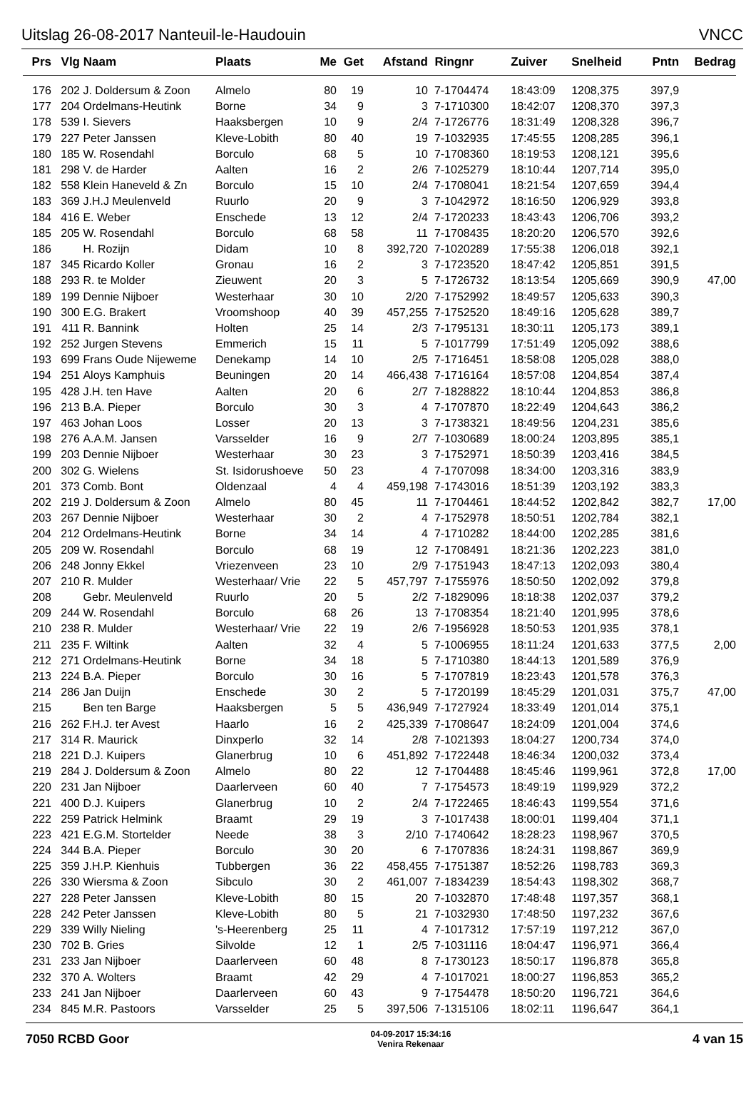Uitslag 26-08-2017 Nanteuil-le-Haudouin VNCC
| Prs | Vlg | Naam | Plaats | Me | Get | Afstand | Ringnr | Zuiver | Snelheid | Pntn | Bedrag |
| --- | --- | --- | --- | --- | --- | --- | --- | --- | --- | --- | --- |
| 176 | 202 | J. Doldersum & Zoon | Almelo | 80 | 19 | 10 | 7-1704474 | 18:43:09 | 1208,375 | 397,9 | |
| 177 | 204 | Ordelmans-Heutink | Borne | 34 | 9 | 3 | 7-1710300 | 18:42:07 | 1208,370 | 397,3 | |
| 178 | 539 | I. Sievers | Haaksbergen | 10 | 9 | 2/4 | 7-1726776 | 18:31:49 | 1208,328 | 396,7 | |
| 179 | 227 | Peter Janssen | Kleve-Lobith | 80 | 40 | 19 | 7-1032935 | 17:45:55 | 1208,285 | 396,1 | |
| 180 | 185 | W. Rosendahl | Borculo | 68 | 5 | 10 | 7-1708360 | 18:19:53 | 1208,121 | 395,6 | |
| 181 | 298 | V. de Harder | Aalten | 16 | 2 | 2/6 | 7-1025279 | 18:10:44 | 1207,714 | 395,0 | |
| 182 | 558 | Klein Haneveld & Zn | Borculo | 15 | 10 | 2/4 | 7-1708041 | 18:21:54 | 1207,659 | 394,4 | |
| 183 | 369 | J.H.J Meulenveld | Ruurlo | 20 | 9 | 3 | 7-1042972 | 18:16:50 | 1206,929 | 393,8 | |
| 184 | 416 | E. Weber | Enschede | 13 | 12 | 2/4 | 7-1720233 | 18:43:43 | 1206,706 | 393,2 | |
| 185 | 205 | W. Rosendahl | Borculo | 68 | 58 | 11 | 7-1708435 | 18:20:20 | 1206,570 | 392,6 | |
| 186 | | H. Rozijn | Didam | 10 | 8 | 392,720 | 7-1020289 | 17:55:38 | 1206,018 | 392,1 | |
| 187 | 345 | Ricardo Koller | Gronau | 16 | 2 | 3 | 7-1723520 | 18:47:42 | 1205,851 | 391,5 | |
| 188 | 293 | R. te Molder | Zieuwent | 20 | 3 | 5 | 7-1726732 | 18:13:54 | 1205,669 | 390,9 | 47,00 |
| 189 | 199 | Dennie Nijboer | Westerhaar | 30 | 10 | 2/20 | 7-1752992 | 18:49:57 | 1205,633 | 390,3 | |
| 190 | 300 | E.G. Brakert | Vroomshoop | 40 | 39 | 457,255 | 7-1752520 | 18:49:16 | 1205,628 | 389,7 | |
| 191 | 411 | R. Bannink | Holten | 25 | 14 | 2/3 | 7-1795131 | 18:30:11 | 1205,173 | 389,1 | |
| 192 | 252 | Jurgen Stevens | Emmerich | 15 | 11 | 5 | 7-1017799 | 17:51:49 | 1205,092 | 388,6 | |
| 193 | 699 | Frans Oude Nijeweme | Denekamp | 14 | 10 | 2/5 | 7-1716451 | 18:58:08 | 1205,028 | 388,0 | |
| 194 | 251 | Aloys Kamphuis | Beuningen | 20 | 14 | 466,438 | 7-1716164 | 18:57:08 | 1204,854 | 387,4 | |
| 195 | 428 | J.H. ten Have | Aalten | 20 | 6 | 2/7 | 7-1828822 | 18:10:44 | 1204,853 | 386,8 | |
| 196 | 213 | B.A. Pieper | Borculo | 30 | 3 | 4 | 7-1707870 | 18:22:49 | 1204,643 | 386,2 | |
| 197 | 463 | Johan Loos | Losser | 20 | 13 | 3 | 7-1738321 | 18:49:56 | 1204,231 | 385,6 | |
| 198 | 276 | A.A.M. Jansen | Varsselder | 16 | 9 | 2/7 | 7-1030689 | 18:00:24 | 1203,895 | 385,1 | |
| 199 | 203 | Dennie Nijboer | Westerhaar | 30 | 23 | 3 | 7-1752971 | 18:50:39 | 1203,416 | 384,5 | |
| 200 | 302 | G. Wielens | St. Isidorushoeve | 50 | 23 | 4 | 7-1707098 | 18:34:00 | 1203,316 | 383,9 | |
| 201 | 373 | Comb. Bont | Oldenzaal | 4 | 4 | 459,198 | 7-1743016 | 18:51:39 | 1203,192 | 383,3 | |
| 202 | 219 | J. Doldersum & Zoon | Almelo | 80 | 45 | 11 | 7-1704461 | 18:44:52 | 1202,842 | 382,7 | 17,00 |
| 203 | 267 | Dennie Nijboer | Westerhaar | 30 | 2 | 4 | 7-1752978 | 18:50:51 | 1202,784 | 382,1 | |
| 204 | 212 | Ordelmans-Heutink | Borne | 34 | 14 | 4 | 7-1710282 | 18:44:00 | 1202,285 | 381,6 | |
| 205 | 209 | W. Rosendahl | Borculo | 68 | 19 | 12 | 7-1708491 | 18:21:36 | 1202,223 | 381,0 | |
| 206 | 248 | Jonny Ekkel | Vriezenveen | 23 | 10 | 2/9 | 7-1751943 | 18:47:13 | 1202,093 | 380,4 | |
| 207 | 210 | R. Mulder | Westerhaar/ Vrie | 22 | 5 | 457,797 | 7-1755976 | 18:50:50 | 1202,092 | 379,8 | |
| 208 | | Gebr. Meulenveld | Ruurlo | 20 | 5 | 2/2 | 7-1829096 | 18:18:38 | 1202,037 | 379,2 | |
| 209 | 244 | W. Rosendahl | Borculo | 68 | 26 | 13 | 7-1708354 | 18:21:40 | 1201,995 | 378,6 | |
| 210 | 238 | R. Mulder | Westerhaar/ Vrie | 22 | 19 | 2/6 | 7-1956928 | 18:50:53 | 1201,935 | 378,1 | |
| 211 | 235 | F. Wiltink | Aalten | 32 | 4 | 5 | 7-1006955 | 18:11:24 | 1201,633 | 377,5 | 2,00 |
| 212 | 271 | Ordelmans-Heutink | Borne | 34 | 18 | 5 | 7-1710380 | 18:44:13 | 1201,589 | 376,9 | |
| 213 | 224 | B.A. Pieper | Borculo | 30 | 16 | 5 | 7-1707819 | 18:23:43 | 1201,578 | 376,3 | |
| 214 | 286 | Jan Duijn | Enschede | 30 | 2 | 5 | 7-1720199 | 18:45:29 | 1201,031 | 375,7 | 47,00 |
| 215 | | Ben ten Barge | Haaksbergen | 5 | 5 | 436,949 | 7-1727924 | 18:33:49 | 1201,014 | 375,1 | |
| 216 | 262 | F.H.J. ter Avest | Haarlo | 16 | 2 | 425,339 | 7-1708647 | 18:24:09 | 1201,004 | 374,6 | |
| 217 | 314 | R. Maurick | Dinxperlo | 32 | 14 | 2/8 | 7-1021393 | 18:04:27 | 1200,734 | 374,0 | |
| 218 | 221 | D.J. Kuipers | Glanerbrug | 10 | 6 | 451,892 | 7-1722448 | 18:46:34 | 1200,032 | 373,4 | |
| 219 | 284 | J. Doldersum & Zoon | Almelo | 80 | 22 | 12 | 7-1704488 | 18:45:46 | 1199,961 | 372,8 | 17,00 |
| 220 | 231 | Jan Nijboer | Daarlerveen | 60 | 40 | 7 | 7-1754573 | 18:49:19 | 1199,929 | 372,2 | |
| 221 | 400 | D.J. Kuipers | Glanerbrug | 10 | 2 | 2/4 | 7-1722465 | 18:46:43 | 1199,554 | 371,6 | |
| 222 | 259 | Patrick Helmink | Braamt | 29 | 19 | 3 | 7-1017438 | 18:00:01 | 1199,404 | 371,1 | |
| 223 | 421 | E.G.M. Stortelder | Neede | 38 | 3 | 2/10 | 7-1740642 | 18:28:23 | 1198,967 | 370,5 | |
| 224 | 344 | B.A. Pieper | Borculo | 30 | 20 | 6 | 7-1707836 | 18:24:31 | 1198,867 | 369,9 | |
| 225 | 359 | J.H.P. Kienhuis | Tubbergen | 36 | 22 | 458,455 | 7-1751387 | 18:52:26 | 1198,783 | 369,3 | |
| 226 | 330 | Wiersma & Zoon | Sibculo | 30 | 2 | 461,007 | 7-1834239 | 18:54:43 | 1198,302 | 368,7 | |
| 227 | 228 | Peter Janssen | Kleve-Lobith | 80 | 15 | 20 | 7-1032870 | 17:48:48 | 1197,357 | 368,1 | |
| 228 | 242 | Peter Janssen | Kleve-Lobith | 80 | 5 | 21 | 7-1032930 | 17:48:50 | 1197,232 | 367,6 | |
| 229 | 339 | Willy Nieling | 's-Heerenberg | 25 | 11 | 4 | 7-1017312 | 17:57:19 | 1197,212 | 367,0 | |
| 230 | 702 | B. Gries | Silvolde | 12 | 1 | 2/5 | 7-1031116 | 18:04:47 | 1196,971 | 366,4 | |
| 231 | 233 | Jan Nijboer | Daarlerveen | 60 | 48 | 8 | 7-1730123 | 18:50:17 | 1196,878 | 365,8 | |
| 232 | 370 | A. Wolters | Braamt | 42 | 29 | 4 | 7-1017021 | 18:00:27 | 1196,853 | 365,2 | |
| 233 | 241 | Jan Nijboer | Daarlerveen | 60 | 43 | 9 | 7-1754478 | 18:50:20 | 1196,721 | 364,6 | |
| 234 | 845 | M.R. Pastoors | Varsselder | 25 | 5 | 397,506 | 7-1315106 | 18:02:11 | 1196,647 | 364,1 | |
7050 RCBD Goor 04-09-2017 15:34:16
Venira Rekenaar 4 van 15